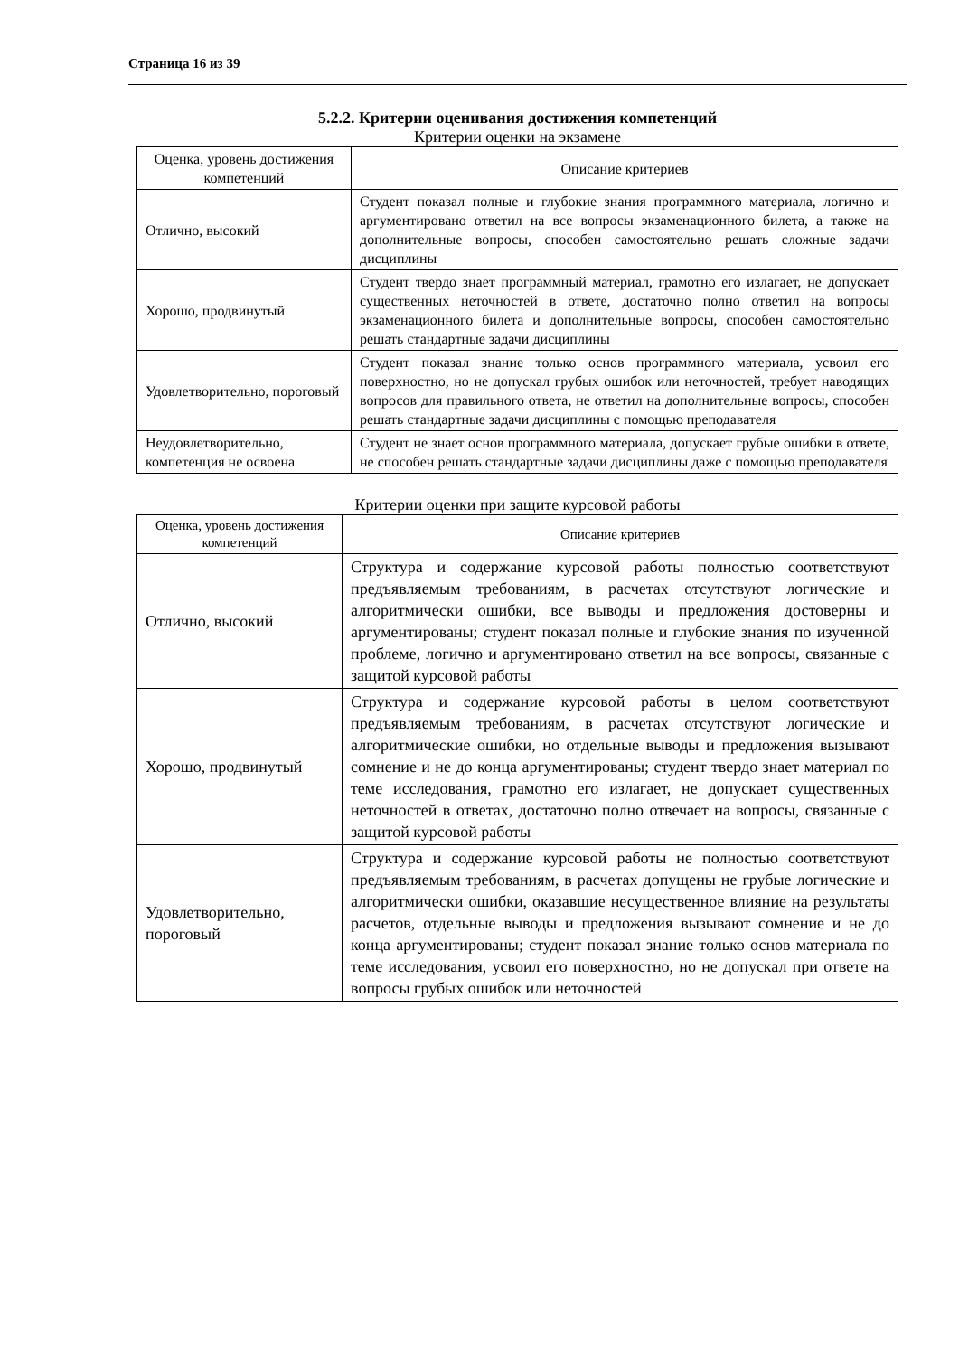Страница 16 из 39
5.2.2. Критерии оценивания достижения компетенций
Критерии оценки на экзамене
| Оценка, уровень достижения компетенций | Описание критериев |
| --- | --- |
| Отлично, высокий | Студент показал полные и глубокие знания программного материала, логично и аргументировано ответил на все вопросы экзаменационного билета, а также на дополнительные вопросы, способен самостоятельно решать сложные задачи дисциплины |
| Хорошо, продвинутый | Студент твердо знает программный материал, грамотно его излагает, не допускает существенных неточностей в ответе, достаточно полно ответил на вопросы экзаменационного билета и дополнительные вопросы, способен самостоятельно решать стандартные задачи дисциплины |
| Удовлетворительно, пороговый | Студент показал знание только основ программного материала, усвоил его поверхностно, но не допускал грубых ошибок или неточностей, требует наводящих вопросов для правильного ответа, не ответил на дополнительные вопросы, способен решать стандартные задачи дисциплины с помощью преподавателя |
| Неудовлетворительно, компетенция не освоена | Студент не знает основ программного материала, допускает грубые ошибки в ответе, не способен решать стандартные задачи дисциплины даже с помощью преподавателя |
Критерии оценки при защите курсовой работы
| Оценка, уровень достижения компетенций | Описание критериев |
| --- | --- |
| Отлично, высокий | Структура и содержание курсовой работы полностью соответствуют предъявляемым требованиям, в расчетах отсутствуют логические и алгоритмически ошибки, все выводы и предложения достоверны и аргументированы; студент показал полные и глубокие знания по изученной проблеме, логично и аргументировано ответил на все вопросы, связанные с защитой курсовой работы |
| Хорошо, продвинутый | Структура и содержание курсовой работы в целом соответствуют предъявляемым требованиям, в расчетах отсутствуют логические и алгоритмические ошибки, но отдельные выводы и предложения вызывают сомнение и не до конца аргументированы; студент твердо знает материал по теме исследования, грамотно его излагает, не допускает существенных неточностей в ответах, достаточно полно отвечает на вопросы, связанные с защитой курсовой работы |
| Удовлетворительно, пороговый | Структура и содержание курсовой работы не полностью соответствуют предъявляемым требованиям, в расчетах допущены не грубые логические и алгоритмически ошибки, оказавшие несущественное влияние на результаты расчетов, отдельные выводы и предложения вызывают сомнение и не до конца аргументированы; студент показал знание только основ материала по теме исследования, усвоил его поверхностно, но не допускал при ответе на вопросы грубых ошибок или неточностей |